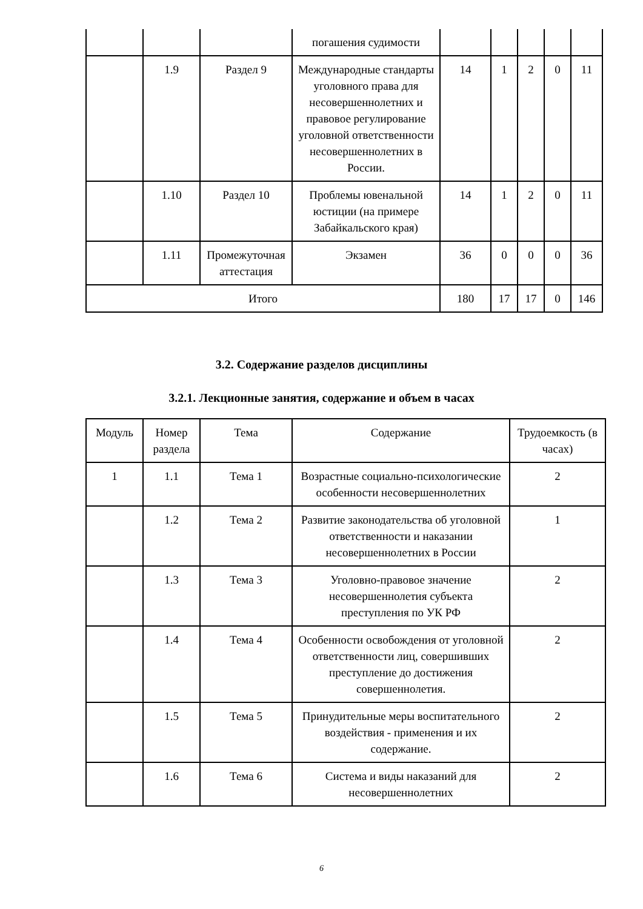| | | | погашения судимости | | | | | |
| | 1.9 | Раздел 9 | Международные стандарты уголовного права для несовершеннолетних и правовое регулирование уголовной ответственности несовершеннолетних в России. | 14 | 1 | 2 | 0 | 11 |
| | 1.10 | Раздел 10 | Проблемы ювенальной юстиции (на примере Забайкальского края) | 14 | 1 | 2 | 0 | 11 |
| | 1.11 | Промежуточная аттестация | Экзамен | 36 | 0 | 0 | 0 | 36 |
| Итого | | | | 180 | 17 | 17 | 0 | 146 |
3.2. Содержание разделов дисциплины
3.2.1. Лекционные занятия, содержание и объем в часах
| Модуль | Номер раздела | Тема | Содержание | Трудоемкость (в часах) |
| 1 | 1.1 | Тема 1 | Возрастные социально-психологические особенности несовершеннолетних | 2 |
| | 1.2 | Тема 2 | Развитие законодательства об уголовной ответственности и наказании несовершеннолетних в России | 1 |
| | 1.3 | Тема 3 | Уголовно-правовое значение несовершеннолетия субъекта преступления по УК РФ | 2 |
| | 1.4 | Тема 4 | Особенности освобождения от уголовной ответственности лиц, совершивших преступление до достижения совершеннолетия. | 2 |
| | 1.5 | Тема 5 | Принудительные меры воспитательного воздействия - применения и их содержание. | 2 |
| | 1.6 | Тема 6 | Система и виды наказаний для несовершеннолетних | 2 |
6